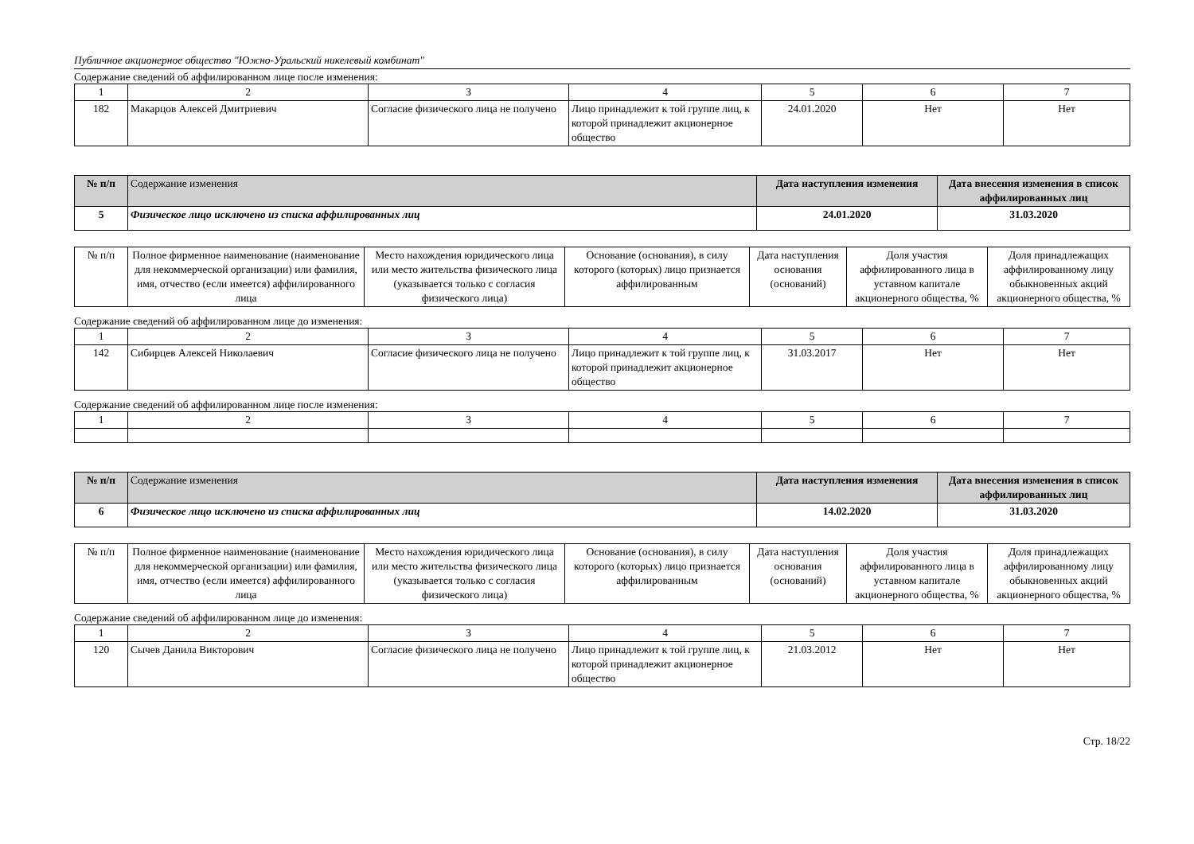Публичное акционерное общество "Южно-Уральский никелевый комбинат"
Содержание сведений об аффилированном лице после изменения:
| 1 | 2 | 3 | 4 | 5 | 6 | 7 |
| 182 | Макарцов Алексей Дмитриевич | Согласие физического лица не получено | Лицо принадлежит к той группе лиц, к которой принадлежит акционерное общество | 24.01.2020 | Нет | Нет |
| № п/п | Содержание изменения | Дата наступления изменения | Дата внесения изменения в список аффилированных лиц |
| --- | --- | --- | --- |
| 5 | Физическое лицо исключено из списка аффилированных лиц | 24.01.2020 | 31.03.2020 |
| № п/п | Полное фирменное наименование (наименование для некоммерческой организации) или фамилия, имя, отчество (если имеется) аффилированного лица | Место нахождения юридического лица или место жительства физического лица (указывается только с согласия физического лица) | Основание (основания), в силу которого (которых) лицо признается аффилированным | Дата наступления основания (оснований) | Доля участия аффилированного лица в уставном капитале акционерного общества, % | Доля принадлежащих аффилированному лицу обыкновенных акций акционерного общества, % |
Содержание сведений об аффилированном лице до изменения:
| 1 | 2 | 3 | 4 | 5 | 6 | 7 |
| 142 | Сибирцев Алексей Николаевич | Согласие физического лица не получено | Лицо принадлежит к той группе лиц, к которой принадлежит акционерное общество | 31.03.2017 | Нет | Нет |
Содержание сведений об аффилированном лице после изменения:
| 1 | 2 | 3 | 4 | 5 | 6 | 7 |
| № п/п | Содержание изменения | Дата наступления изменения | Дата внесения изменения в список аффилированных лиц |
| --- | --- | --- | --- |
| 6 | Физическое лицо исключено из списка аффилированных лиц | 14.02.2020 | 31.03.2020 |
| № п/п | Полное фирменное наименование (наименование для некоммерческой организации) или фамилия, имя, отчество (если имеется) аффилированного лица | Место нахождения юридического лица или место жительства физического лица (указывается только с согласия физического лица) | Основание (основания), в силу которого (которых) лицо признается аффилированным | Дата наступления основания (оснований) | Доля участия аффилированного лица в уставном капитале акционерного общества, % | Доля принадлежащих аффилированному лицу обыкновенных акций акционерного общества, % |
Содержание сведений об аффилированном лице до изменения:
| 1 | 2 | 3 | 4 | 5 | 6 | 7 |
| 120 | Сычев Данила Викторович | Согласие физического лица не получено | Лицо принадлежит к той группе лиц, к которой принадлежит акционерное общество | 21.03.2012 | Нет | Нет |
Стр. 18/22